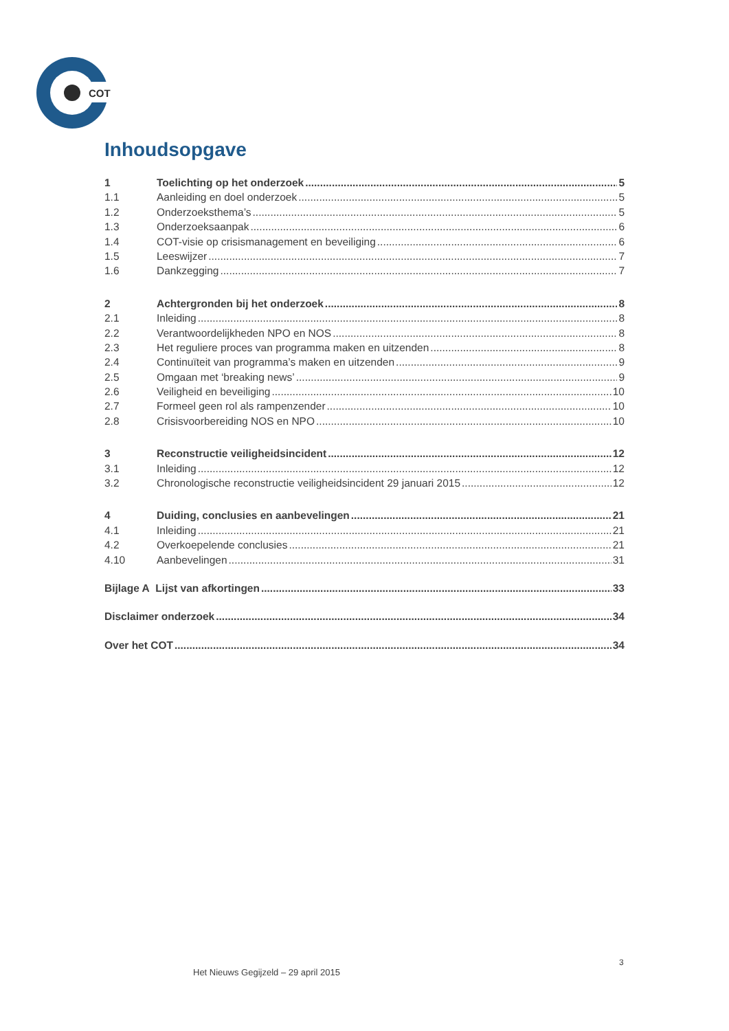COT
Inhoudsopgave
1 Toelichting op het onderzoek 5
1.1 Aanleiding en doel onderzoek 5
1.2 Onderzoeksthema’s 5
1.3 Onderzoeksaanpak 6
1.4 COT-visie op crisismanagement en beveiliging 6
1.5 Leeswijzer 7
1.6 Dankzegging 7
2 Achtergronden bij het onderzoek 8
2.1 Inleiding 8
2.2 Verantwoordelijkheden NPO en NOS 8
2.3 Het reguliere proces van programma maken en uitzenden 8
2.4 Continuïteit van programma’s maken en uitzenden 9
2.5 Omgaan met ‘breaking news’ 9
2.6 Veiligheid en beveiliging 10
2.7 Formeel geen rol als rampenzender 10
2.8 Crisisvoorbereiding NOS en NPO 10
3 Reconstructie veiligheidsincident 12
3.1 Inleiding 12
3.2 Chronologische reconstructie veiligheidsincident 29 januari 2015 12
4 Duiding, conclusies en aanbevelingen 21
4.1 Inleiding 21
4.2 Overkoepelende conclusies 21
4.10 Aanbevelingen 31
Bijlage A Lijst van afkortingen 33
Disclaimer onderzoek 34
Over het COT 34
3
Het Nieuws Gegijzeld – 29 april 2015